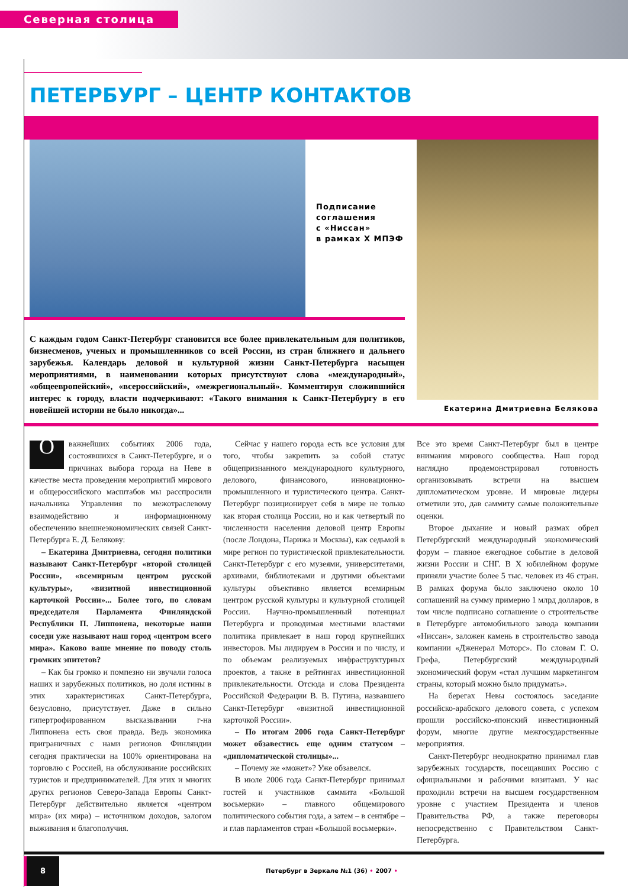Северная столица
ПЕТЕРБУРГ – ЦЕНТР КОНТАКТОВ
Подписание
соглашения
с «Ниссан»
в рамках X МПЭФ
С каждым годом Санкт-Петербург становится все более привлекательным для политиков, бизнесменов, ученых и промышленников со всей России, из стран ближнего и дальнего зарубежья. Календарь деловой и культурной жизни Санкт-Петербурга насыщен мероприятиями, в наименовании которых присутствуют слова «международный», «общеевропейский», «всероссийский», «межрегиональный». Комментируя сложившийся интерес к городу, власти подчеркивают: «Такого внимания к Санкт-Петербургу в его новейшей истории не было никогда»...
Екатерина Дмитриевна Белякова
Оважнейших событиях 2006 года, состоявшихся в Санкт-Петербурге, и о причинах выбора города на Неве в качестве места проведения мероприятий мирового и общероссийского масштабов мы расспросили начальника Управления по межотраслевому взаимодействию и информационному обеспечению внешнеэкономических связей Санкт-Петербурга Е. Д. Белякову:
– Екатерина Дмитриевна, сегодня политики называют Санкт-Петербург «второй столицей России», «всемирным центром русской культуры», «визитной инвестиционной карточкой России»... Более того, по словам председателя Парламента Финляндской Республики П. Липпонена, некоторые наши соседи уже называют наш город «центром всего мира». Каково ваше мнение по поводу столь громких эпитетов?
– Как бы громко и помпезно ни звучали голоса наших и зарубежных политиков, но доля истины в этих характеристиках Санкт-Петербурга, безусловно, присутствует. Даже в сильно гипертрофированном высказывании г-на Липпонена есть своя правда. Ведь экономика приграничных с нами регионов Финляндии сегодня практически на 100% ориентирована на торговлю с Россией, на обслуживание российских туристов и предпринимателей. Для этих и многих других регионов Северо-Запада Европы Санкт-Петербург действительно является «центром мира» (их мира) – источником доходов, залогом выживания и благополучия.
Сейчас у нашего города есть все условия для того, чтобы закрепить за собой статус общепризнанного международного культурного, делового, финансового, инновационно-промышленного и туристического центра. Санкт-Петербург позиционирует себя в мире не только как вторая столица России, но и как четвертый по численности населения деловой центр Европы (после Лондона, Парижа и Москвы), как седьмой в мире регион по туристической привлекательности. Санкт-Петербург с его музеями, университетами, архивами, библиотеками и другими объектами культуры объективно является всемирным центром русской культуры и культурной столицей России. Научно-промышленный потенциал Петербурга и проводимая местными властями политика привлекает в наш город крупнейших инвесторов. Мы лидируем в России и по числу, и по объемам реализуемых инфраструктурных проектов, а также в рейтингах инвестиционной привлекательности. Отсюда и слова Президента Российской Федерации В. В. Путина, назвавшего Санкт-Петербург «визитной инвестиционной карточкой России».
– По итогам 2006 года Санкт-Петербург может обзавестись еще одним статусом – «дипломатической столицы»...
– Почему же «может»? Уже обзавелся.
В июле 2006 года Санкт-Петербург принимал гостей и участников саммита «Большой восьмерки» – главного общемирового политического события года, а затем – в сентябре – и глав парламентов стран «Большой восьмерки».
Все это время Санкт-Петербург был в центре внимания мирового сообщества. Наш город наглядно продемонстрировал готовность организовывать встречи на высшем дипломатическом уровне. И мировые лидеры отметили это, дав саммиту самые положительные оценки.
Второе дыхание и новый размах обрел Петербургский международный экономический форум – главное ежегодное событие в деловой жизни России и СНГ. В X юбилейном форуме приняли участие более 5 тыс. человек из 46 стран. В рамках форума было заключено около 10 соглашений на сумму примерно 1 млрд долларов, в том числе подписано соглашение о строительстве в Петербурге автомобильного завода компании «Ниссан», заложен камень в строительство завода компании «Дженерал Моторс». По словам Г. О. Грефа, Петербургский международный экономический форум «стал лучшим маркетингом страны, который можно было придумать».
На берегах Невы состоялось заседание российско-арабского делового совета, с успехом прошли российско-японский инвестиционный форум, многие другие межгосударственные мероприятия.
Санкт-Петербург неоднократно принимал глав зарубежных государств, посещавших Россию с официальными и рабочими визитами. У нас проходили встречи на высшем государственном уровне с участием Президента и членов Правительства РФ, а также переговоры непосредственно с Правительством Санкт-Петербурга.
8
Петербург в Зеркале №1 (36) • 2007 •